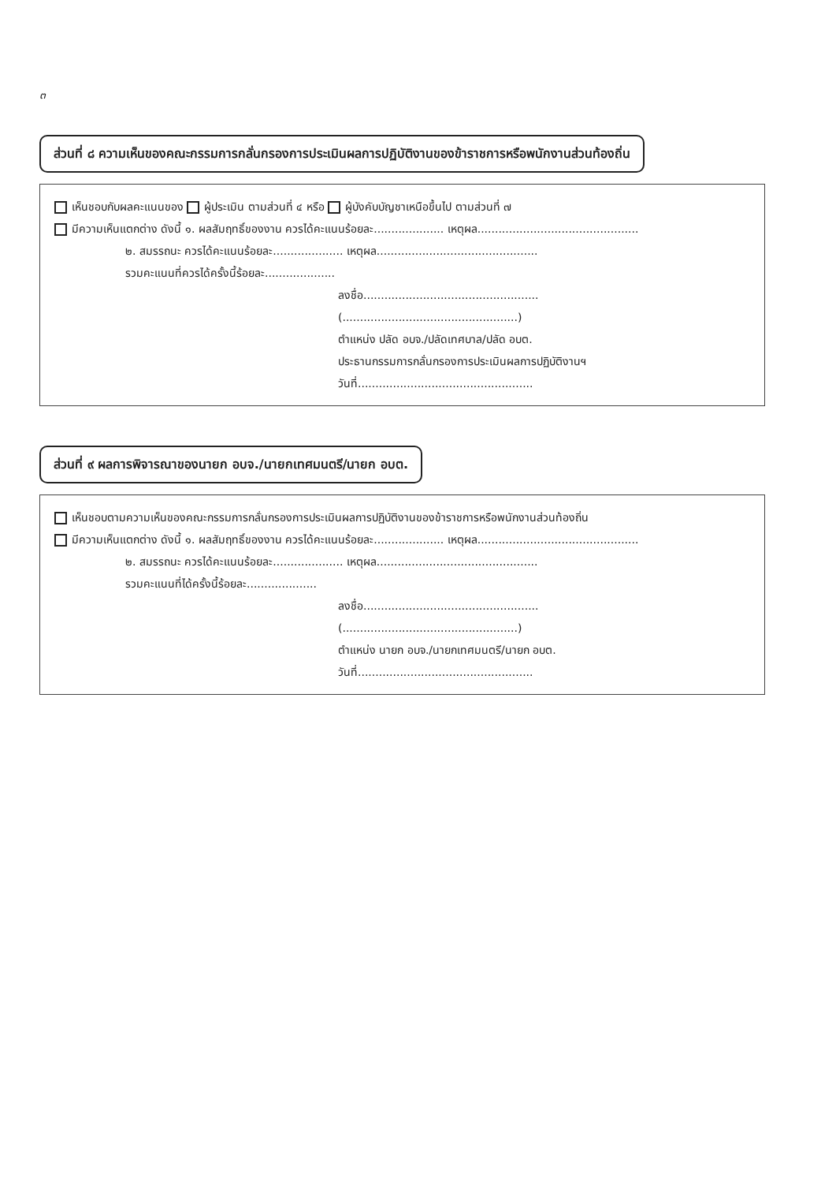๓
ส่วนที่ ๘ ความเห็นของคณะกรรมการกลั่นกรองการประเมินผลการปฏิบัติงานของข้าราชการหรือพนักงานส่วนท้องถิ่น
เห็นชอบกับผลคะแนนของ ผู้ประเมิน ตามส่วนที่ ๔ หรือ ผู้บังคับบัญชาเหนือขึ้นไป ตามส่วนที่ ๗
มีความเห็นแตกต่าง ดังนี้ ๑. ผลสัมฤทธิ์ของงาน ควรได้คะแนนร้อยละ.................... เหตุผล..............................................
๒. สมรรถนะ ควรได้คะแนนร้อยละ.................... เหตุผล..............................................
รวมคะแนนที่ควรได้ครั้งนี้ร้อยละ....................
ลงชื่อ..................................................
(..................................................)
ตำแหน่ง ปลัด อบจ./ปลัดเทศบาล/ปลัด อบต.
ประธานกรรมการกลั่นกรองการประเมินผลการปฏิบัติงานฯ
วันที่..................................................
ส่วนที่ ๙ ผลการพิจารณาของนายก อบจ./นายกเทศมนตรี/นายก อบต.
เห็นชอบตามความเห็นของคณะกรรมการกลั่นกรองการประเมินผลการปฏิบัติงานของข้าราชการหรือพนักงานส่วนท้องถิ่น
มีความเห็นแตกต่าง ดังนี้ ๑. ผลสัมฤทธิ์ของงาน ควรได้คะแนนร้อยละ.................... เหตุผล..............................................
๒. สมรรถนะ ควรได้คะแนนร้อยละ.................... เหตุผล..............................................
รวมคะแนนที่ได้ครั้งนี้ร้อยละ....................
ลงชื่อ..................................................
(..................................................)
ตำแหน่ง นายก อบจ./นายกเทศมนตรี/นายก อบต.
วันที่..................................................